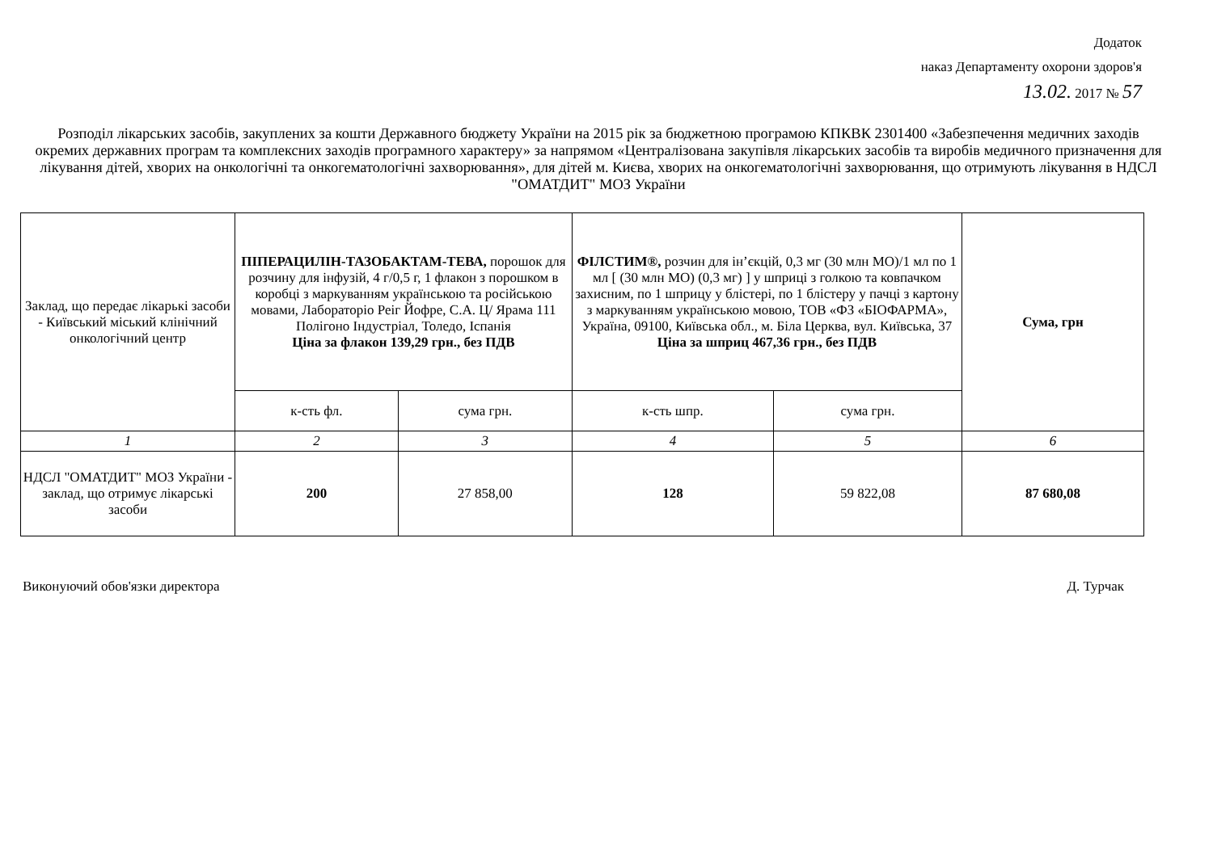Додаток
наказ Департаменту охорони здоров'я
13.02. 2017 № 57
Розподіл лікарських засобів, закуплених за кошти Державного бюджету України на 2015 рік за бюджетною програмою КПКВК 2301400 «Забезпечення медичних заходів окремих державних програм та комплексних заходів програмного характеру» за напрямом «Централізована закупівля лікарських засобів та виробів медичного призначення для лікування дітей, хворих на онкологічні та онкогематологічні захворювання», для дітей м. Києва, хворих на онкогематологічні захворювання, що отримують лікування в НДСЛ "ОМАТДИТ" МОЗ України
| Заклад, що передає лікарькі засоби - Київський міський клінічний онкологічний центр | ПІПЕРАЦИЛІН-ТАЗОБАКТАМ-ТЕВА, порошок для розчину для інфузій, 4 г/0,5 г, 1 флакон з порошком в коробці з маркуванням українською та російською мовами, Лабораторіо Реіг Йофре, С.А. Ц/ Ярама 111 Полігоно Індустріал, Толедо, Іспанія Ціна за флакон 139,29 грн., без ПДВ | | ФІЛСТИМ®, розчин для ін’єкцій, 0,3 мг (30 млн МО)/1 мл по 1 мл [ (30 млн МО) (0,3 мг) ] у шприці з голкою та ковпачком захисним, по 1 шприцу у блістері, по 1 блістеру у пачці з картону з маркуванням українською мовою, ТОВ «ФЗ «БІОФАРМА», Україна, 09100, Київська обл., м. Біла Церква, вул. Київська, 37 Ціна за шприц 467,36 грн., без ПДВ | | Сума, грн |
| --- | --- | --- | --- | --- | --- |
| | к-сть фл. | сума грн. | к-сть шпр. | сума грн. | |
| 1 | 2 | 3 | 4 | 5 | 6 |
| НДСЛ "ОМАТДИТ" МОЗ України - заклад, що отримує лікарські засоби | 200 | 27 858,00 | 128 | 59 822,08 | 87 680,08 |
Виконуючий обов'язки директора Д. Турчак